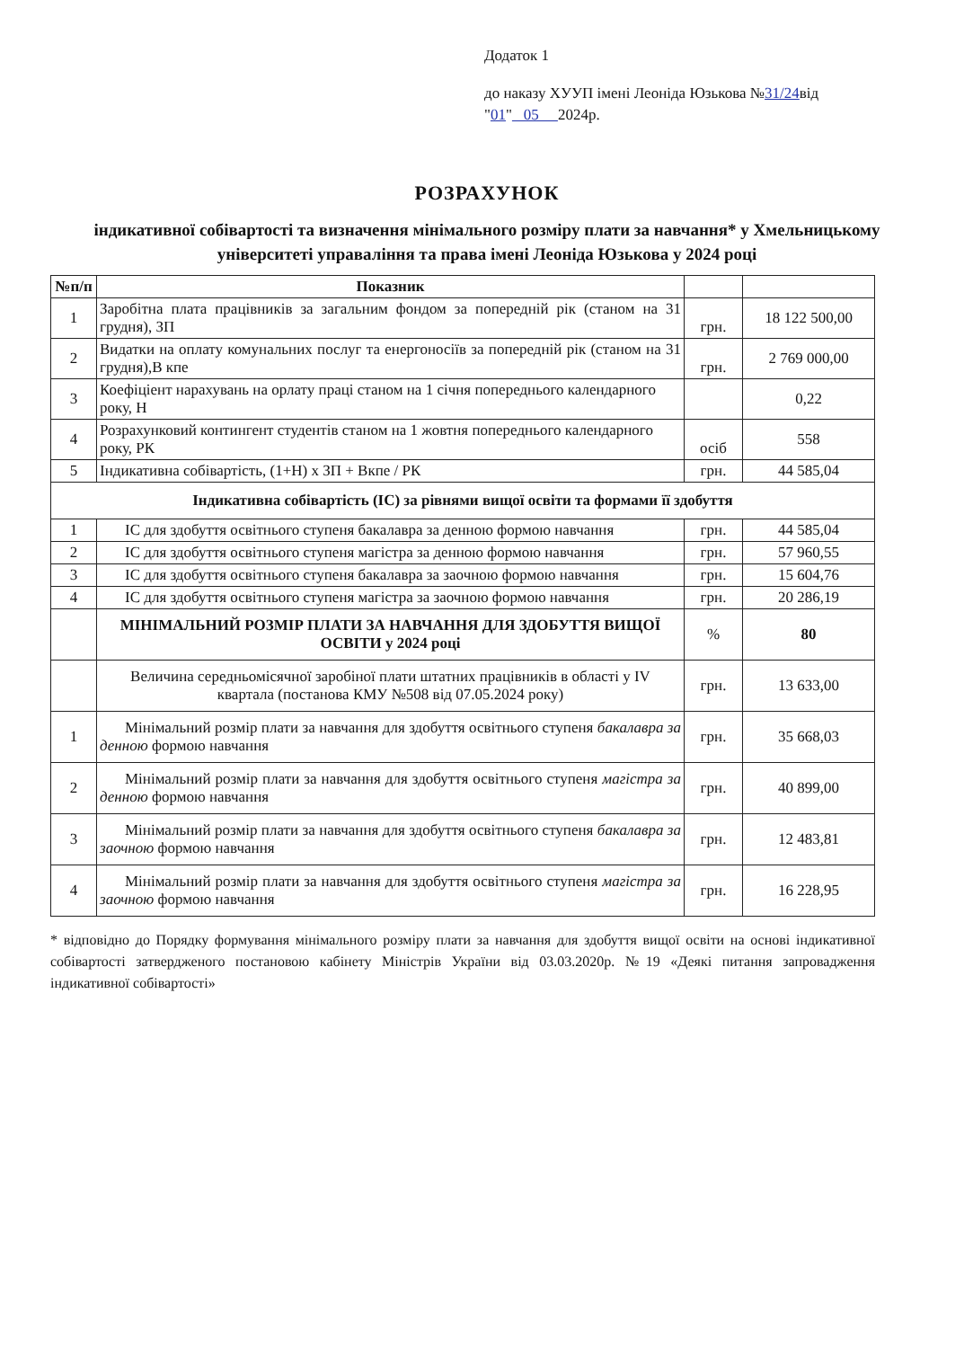Додаток 1
до наказу ХУУП імені Леоніда Юзькова №31/24від
"01" 05 2024р.
РОЗРАХУНОК
індикативної собівартості та визначення мінімального розміру плати за навчання* у Хмельницькому університеті управаління та права імені Леоніда Юзькова у 2024 році
| №п/п | Показник | | |
| --- | --- | --- | --- |
| 1 | Заробітна плата працівників за загальним фондом за попередній рік (станом на 31 грудня), ЗП | грн. | 18 122 500,00 |
| 2 | Видатки на оплату комунальних послуг та енергоносіїв за попередній рік (станом на 31 грудня),В кпе | грн. | 2 769 000,00 |
| 3 | Коефіціент нарахувань на орлату праці станом на 1 січня попереднього календарного року, Н | | 0,22 |
| 4 | Розрахунковий контингент студентів станом на 1 жовтня попереднього календарного року, РК | осіб | 558 |
| 5 | Індикативна собівартість, (1+Н) х ЗП + Вкпе / РК | грн. | 44 585,04 |
| Індикативна собівартість (ІС) за рівнями вищої освіти та формами її здобуття | | | |
| 1 | ІС для здобуття освітнього ступеня бакалавра за денною формою навчання | грн. | 44 585,04 |
| 2 | ІС для здобуття освітнього ступеня магістра за денною формою навчання | грн. | 57 960,55 |
| 3 | ІС для здобуття освітнього ступеня бакалавра за заочною формою навчання | грн. | 15 604,76 |
| 4 | ІС для здобуття освітнього ступеня магістра за заочною формою навчання | грн. | 20 286,19 |
| | МІНІМАЛЬНИЙ РОЗМІР ПЛАТИ ЗА НАВЧАННЯ ДЛЯ ЗДОБУТТЯ ВИЩОЇ ОСВІТИ у 2024 році | % | 80 |
| | Величина середньомісячної заробіної плати штатних працівників в області у IV квартала (постанова КМУ №508 від 07.05.2024 року) | грн. | 13 633,00 |
| 1 | Мінімальний розмір плати за навчання для здобуття освітнього ступеня бакалавра за денною формою навчання | грн. | 35 668,03 |
| 2 | Мінімальний розмір плати за навчання для здобуття освітнього ступеня магістра за денною формою навчання | грн. | 40 899,00 |
| 3 | Мінімальний розмір плати за навчання для здобуття освітнього ступеня бакалавра за заочною формою навчання | грн. | 12 483,81 |
| 4 | Мінімальний розмір плати за навчання для здобуття освітнього ступеня магістра за заочною формою навчання | грн. | 16 228,95 |
* відповідно до Порядку формування мінімального розміру плати за навчання для здобуття вищої освіти на основі індикативної собівартості затвердженого постановою кабінету Міністрів України від 03.03.2020р. №19 «Деякі питання запровадження індикативної собівартості»